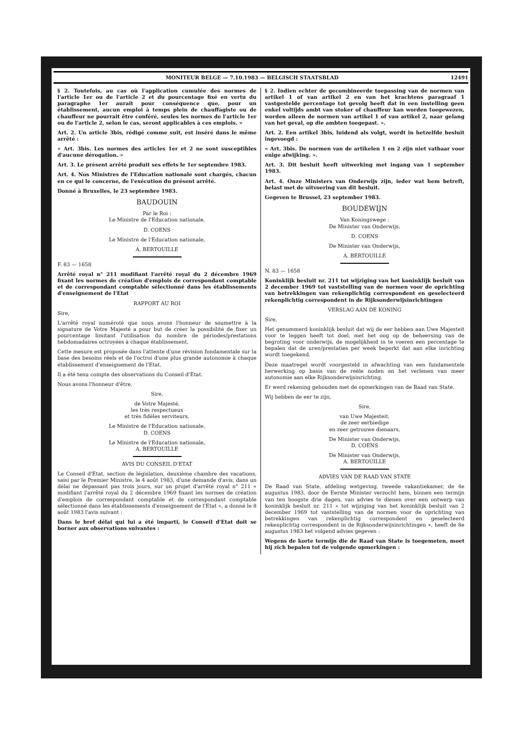MONITEUR BELGE — 7.10.1983 — BELGISCH STAATSBLAD 12491
§ 2. Toutefois, au cas où l'application cumulée des normes de l'article 1er ou de l'article 2 et du pourcentage fixé en vertu du paragraphe 1er aurait pour conséquence que, pour un établissement, aucun emploi à temps plein de chauffagiste ou de chauffeur ne pourrait être conféré, seules les normes de l'article 1er ou de l'article 2, selon le cas, seront applicables à ces emplois. »
Art. 2. Un article 3bis, rédigé comme suit, est inséré dans le même arrêté :
« Art. 3bis. Les normes des articles 1er et 2 ne sont susceptibles d'aucune dérogation. »
Art. 3. Le présent arrêté produit ses effets le 1er septembre 1983.
Art. 4. Nos Ministres de l'Education nationale sont chargés, chacun en ce qui le concerne, de l'exécution du présent arrêté.
Donné à Bruxelles, le 23 septembre 1983.
BAUDOUIN
Par le Roi :
Le Ministre de l'Education nationale,
D. COENS
Le Ministre de l'Education nationale,
A. BERTOUILLE
F. 83 — 1658
Arrêté royal n° 211 modifiant l'arrêté royal du 2 décembre 1969 fixant les normes de création d'emplois de correspondant comptable et de correspondant comptable sélectionné dans les établissements d'enseignement de l'Etat
RAPPORT AU ROI
Sire,
L'arrêté royal numéroté que nous avons l'honneur de soumettre à la signature de Votre Majesté a pour but de créer la possibilité de fixer un pourcentage limitant l'utilisation du nombre de périodes/prestations hebdomadaires octroyées à chaque établissement.
Cette mesure est proposée dans l'attente d'une révision fondamentale sur la base des besoins réels et de l'octroi d'une plus grande autonomie à chaque établissement d'enseignement de l'Etat.
Il a été tenu compte des observations du Conseil d'Etat.
Nous avons l'honneur d'être,
Sire,
de Votre Majesté,
les très respectueux
et très fidèles serviteurs,
Le Ministre de l'Education nationale,
D. COENS
Le Ministre de l'Education nationale,
A. BERTOUILLE
AVIS DU CONSEIL D'ETAT
Le Conseil d'Etat, section de législation, deuxième chambre des vacations, saisi par le Premier Ministre, le 4 août 1983, d'une demande d'avis, dans un délai ne dépassant pas trois jours, sur un projet d'arrêté royal n° 211 « modifiant l'arrêté royal du 2 décembre 1969 fixant les normes de création d'emplois de correspondant comptable et de correspondant comptable sélectionné dans les établissements d'enseignement de l'Etat », a donné le 8 août 1983 l'avis suivant :
Dans le bref délai qui lui a été imparti, le Conseil d'Etat doit se borner aux observations suivantes :
§ 2. Indien echter de gecombineerde toepassing van de normen van artikel 1 of van artikel 2 en van het krachtens paragraaf 1 vastgestelde percentage tot gevolg heeft dat in een instelling geen enkel voltijds ambt van stoker of chauffeur kan worden toegewezen, worden alleen de normen van artikel 1 of van artikel 2, naar gelang van het geval, op die ambten toegepast. ».
Art. 2. Een artikel 3bis, luidend als volgt, wordt in hetzelfde besluit ingevoegd :
« Art. 3bis. De normen van de artikelen 1 en 2 zijn niet vatbaar voor enige afwijking. ».
Art. 3. Dit besluit heeft uitwerking met ingang van 1 september 1983.
Art. 4. Onze Ministers van Onderwijs zijn, ieder wat hem betreft, belast met de uitvoering van dit besluit.
Gegeven te Brussel, 23 september 1983.
BOUDEWIJN
Van Koningswege :
De Minister van Onderwijs,
D. COENS
De Minister van Onderwijs,
A. BERTOUILLE
N. 83 — 1658
Koninklijk besluit nr. 211 tot wijziging van het koninklijk besluit van 2 december 1969 tot vaststelling van de normen voor de oprichting van betrekkingen van rekenplichtig correspondent en geselecteerd rekenplichtig correspondent in de Rijksonderwijsinrichtingen
VERSLAG AAN DE KONING
Sire,
Het genummerd koninklijk besluit dat wij de eer hebben aan Uwe Majesteit voor te leggen heeft tot doel, met het oog op de beheersing van de begroting voor onderwijs, de mogelijkheid in te voeren een percentage te bepalen dat de uren/prestaties per week beperkt dat aan elke inrichting wordt toegekend.
Deze maatregel wordt voorgesteld in afwachting van een fundamentele herwerking op basis van de reële noden en het verlenen van meer autonomie aan elke Rijksonderwijsinrichting.
Er werd rekening gehouden met de opmerkingen van de Raad van State.
Wij hebben de eer te zijn,
Sire,
van Uwe Majesteit,
de zeer eerbiedige
en zeer getrouwe dienaars,
De Minister van Onderwijs,
D. COENS
De Minister van Onderwijs,
A. BERTOUILLE
ADVIES VAN DE RAAD VAN STATE
De Raad van State, afdeling wetgeving, tweede vakantiekamer, de 4e augustus 1983, door de Eerste Minister verzocht hem, binnen een termijn van ten hoogste drie dagen, van advies te dienen over een ontwerp van koninklijk besluit nr. 211 « tot wijziging van het koninklijk besluit van 2 december 1969 tot vaststelling van de normen voor de oprichting van betrekkingen van rekenplichtig correspondent en geselecteerd rekenplichtig correspondent in de Rijksonderwijsinrichtingen », heeft de 8e augustus 1983 het volgend advies gegeven :
Wegens de korte termijn die de Raad van State is toegemeten, moet hij zich bepalen tot de volgende opmerkingen :